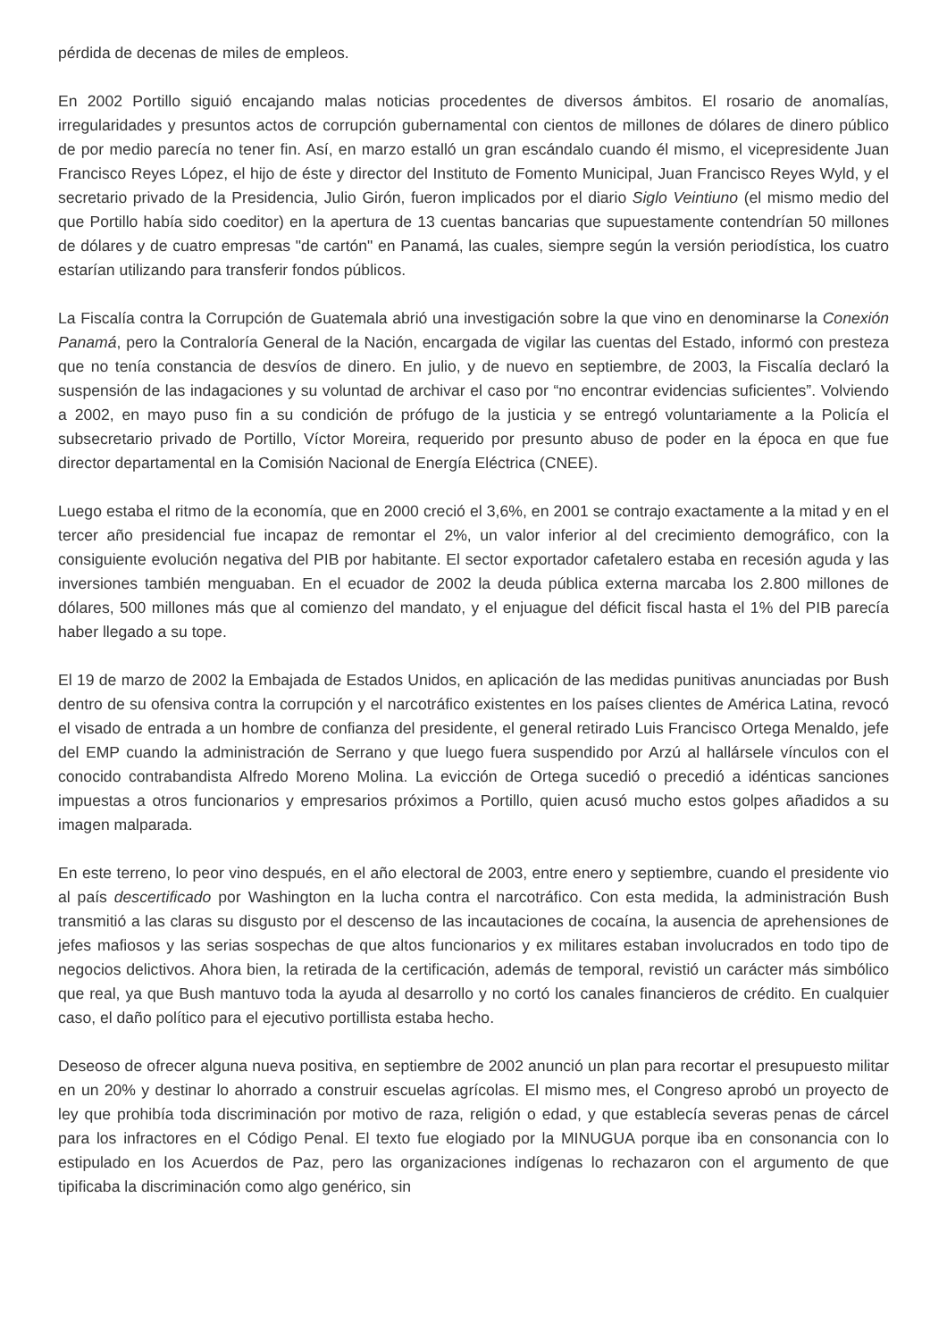pérdida de decenas de miles de empleos.
En 2002 Portillo siguió encajando malas noticias procedentes de diversos ámbitos. El rosario de anomalías, irregularidades y presuntos actos de corrupción gubernamental con cientos de millones de dólares de dinero público de por medio parecía no tener fin. Así, en marzo estalló un gran escándalo cuando él mismo, el vicepresidente Juan Francisco Reyes López, el hijo de éste y director del Instituto de Fomento Municipal, Juan Francisco Reyes Wyld, y el secretario privado de la Presidencia, Julio Girón, fueron implicados por el diario Siglo Veintiuno (el mismo medio del que Portillo había sido coeditor) en la apertura de 13 cuentas bancarias que supuestamente contendrían 50 millones de dólares y de cuatro empresas "de cartón" en Panamá, las cuales, siempre según la versión periodística, los cuatro estarían utilizando para transferir fondos públicos.
La Fiscalía contra la Corrupción de Guatemala abrió una investigación sobre la que vino en denominarse la Conexión Panamá, pero la Contraloría General de la Nación, encargada de vigilar las cuentas del Estado, informó con presteza que no tenía constancia de desvíos de dinero. En julio, y de nuevo en septiembre, de 2003, la Fiscalía declaró la suspensión de las indagaciones y su voluntad de archivar el caso por “no encontrar evidencias suficientes”. Volviendo a 2002, en mayo puso fin a su condición de prófugo de la justicia y se entregó voluntariamente a la Policía el subsecretario privado de Portillo, Víctor Moreira, requerido por presunto abuso de poder en la época en que fue director departamental en la Comisión Nacional de Energía Eléctrica (CNEE).
Luego estaba el ritmo de la economía, que en 2000 creció el 3,6%, en 2001 se contrajo exactamente a la mitad y en el tercer año presidencial fue incapaz de remontar el 2%, un valor inferior al del crecimiento demográfico, con la consiguiente evolución negativa del PIB por habitante. El sector exportador cafetalero estaba en recesión aguda y las inversiones también menguaban. En el ecuador de 2002 la deuda pública externa marcaba los 2.800 millones de dólares, 500 millones más que al comienzo del mandato, y el enjuague del déficit fiscal hasta el 1% del PIB parecía haber llegado a su tope.
El 19 de marzo de 2002 la Embajada de Estados Unidos, en aplicación de las medidas punitivas anunciadas por Bush dentro de su ofensiva contra la corrupción y el narcotráfico existentes en los países clientes de América Latina, revocó el visado de entrada a un hombre de confianza del presidente, el general retirado Luis Francisco Ortega Menaldo, jefe del EMP cuando la administración de Serrano y que luego fuera suspendido por Arzú al hallársele vínculos con el conocido contrabandista Alfredo Moreno Molina. La evicción de Ortega sucedió o precedió a idénticas sanciones impuestas a otros funcionarios y empresarios próximos a Portillo, quien acusó mucho estos golpes añadidos a su imagen malparada.
En este terreno, lo peor vino después, en el año electoral de 2003, entre enero y septiembre, cuando el presidente vio al país descertificado por Washington en la lucha contra el narcotráfico. Con esta medida, la administración Bush transmitió a las claras su disgusto por el descenso de las incautaciones de cocaína, la ausencia de aprehensiones de jefes mafiosos y las serias sospechas de que altos funcionarios y ex militares estaban involucrados en todo tipo de negocios delictivos. Ahora bien, la retirada de la certificación, además de temporal, revistió un carácter más simbólico que real, ya que Bush mantuvo toda la ayuda al desarrollo y no cortó los canales financieros de crédito. En cualquier caso, el daño político para el ejecutivo portillista estaba hecho.
Deseoso de ofrecer alguna nueva positiva, en septiembre de 2002 anunció un plan para recortar el presupuesto militar en un 20% y destinar lo ahorrado a construir escuelas agrícolas. El mismo mes, el Congreso aprobó un proyecto de ley que prohibía toda discriminación por motivo de raza, religión o edad, y que establecía severas penas de cárcel para los infractores en el Código Penal. El texto fue elogiado por la MINUGUA porque iba en consonancia con lo estipulado en los Acuerdos de Paz, pero las organizaciones indígenas lo rechazaron con el argumento de que tipificaba la discriminación como algo genérico, sin